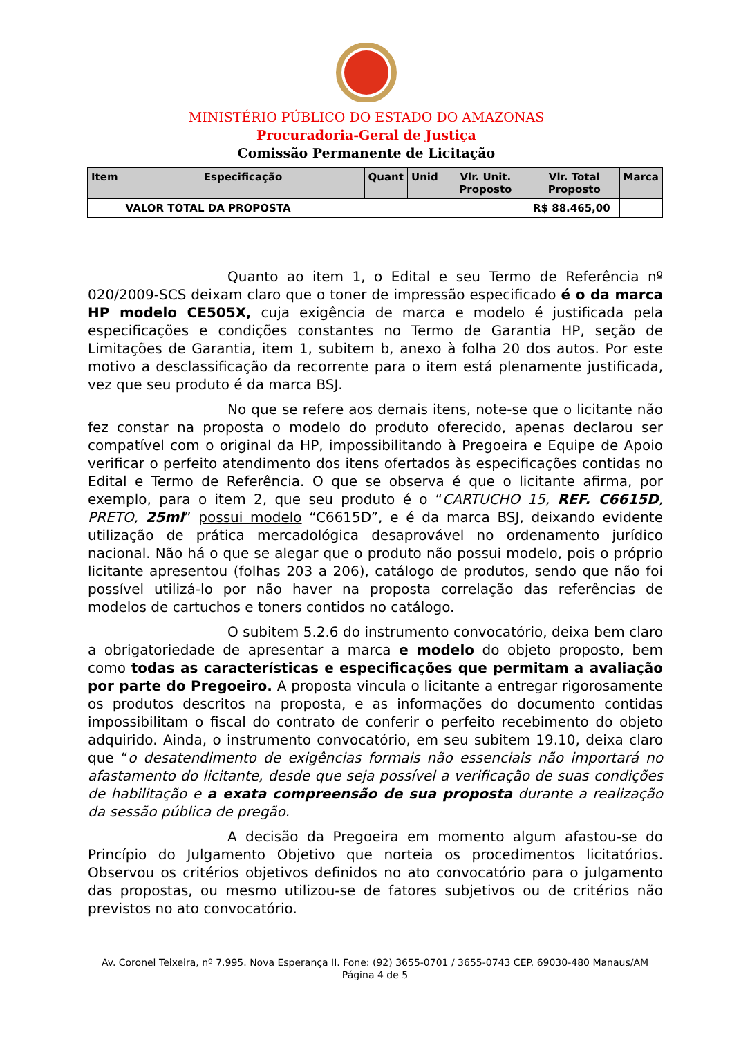MINISTÉRIO PÚBLICO DO ESTADO DO AMAZONAS
Procuradoria-Geral de Justiça
Comissão Permanente de Licitação
| Item | Especificação | Quant | Unid | Vlr. Unit. Proposto | Vlr. Total Proposto | Marca |
| --- | --- | --- | --- | --- | --- | --- |
| | VALOR TOTAL DA PROPOSTA | | | | R$ 88.465,00 | |
Quanto ao item 1, o Edital e seu Termo de Referência nº 020/2009-SCS deixam claro que o toner de impressão especificado é o da marca HP modelo CE505X, cuja exigência de marca e modelo é justificada pela especificações e condições constantes no Termo de Garantia HP, seção de Limitações de Garantia, item 1, subitem b, anexo à folha 20 dos autos. Por este motivo a desclassificação da recorrente para o item está plenamente justificada, vez que seu produto é da marca BSJ.
No que se refere aos demais itens, note-se que o licitante não fez constar na proposta o modelo do produto oferecido, apenas declarou ser compatível com o original da HP, impossibilitando à Pregoeira e Equipe de Apoio verificar o perfeito atendimento dos itens ofertados às especificações contidas no Edital e Termo de Referência. O que se observa é que o licitante afirma, por exemplo, para o item 2, que seu produto é o “CARTUCHO 15, REF. C6615D, PRETO, 25ml” possui modelo “C6615D”, e é da marca BSJ, deixando evidente utilização de prática mercadológica desaprovável no ordenamento jurídico nacional. Não há o que se alegar que o produto não possui modelo, pois o próprio licitante apresentou (folhas 203 a 206), catálogo de produtos, sendo que não foi possível utilizá-lo por não haver na proposta correlação das referências de modelos de cartuchos e toners contidos no catálogo.
O subitem 5.2.6 do instrumento convocatório, deixa bem claro a obrigatoriedade de apresentar a marca e modelo do objeto proposto, bem como todas as características e especificações que permitam a avaliação por parte do Pregoeiro. A proposta vincula o licitante a entregar rigorosamente os produtos descritos na proposta, e as informações do documento contidas impossibilitam o fiscal do contrato de conferir o perfeito recebimento do objeto adquirido. Ainda, o instrumento convocatório, em seu subitem 19.10, deixa claro que “o desatendimento de exigências formais não essenciais não importará no afastamento do licitante, desde que seja possível a verificação de suas condições de habilitação e a exata compreensão de sua proposta durante a realização da sessão pública de pregão.
A decisão da Pregoeira em momento algum afastou-se do Princípio do Julgamento Objetivo que norteia os procedimentos licitatórios. Observou os critérios objetivos definidos no ato convocatório para o julgamento das propostas, ou mesmo utilizou-se de fatores subjetivos ou de critérios não previstos no ato convocatório.
Av. Coronel Teixeira, nº 7.995. Nova Esperança II. Fone: (92) 3655-0701 / 3655-0743 CEP. 69030-480 Manaus/AM
Página 4 de 5